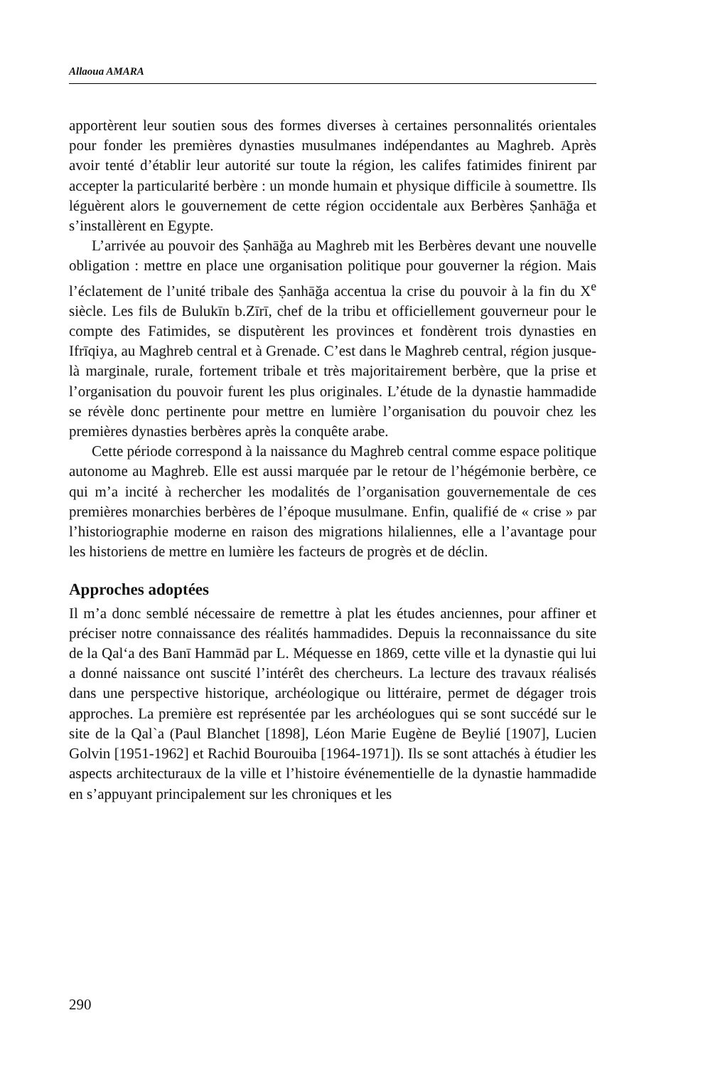Allaoua AMARA
apportèrent leur soutien sous des formes diverses à certaines personnalités orientales pour fonder les premières dynasties musulmanes indépendantes au Maghreb. Après avoir tenté d’établir leur autorité sur toute la région, les califes fatimides finirent par accepter la particularité berbère : un monde humain et physique difficile à soumettre. Ils léguèrent alors le gouvernement de cette région occidentale aux Berbères Ṣanhāğa et s’installèrent en Egypte.
L’arrivée au pouvoir des Ṣanhāğa au Maghreb mit les Berbères devant une nouvelle obligation : mettre en place une organisation politique pour gouverner la région. Mais l’éclatement de l’unité tribale des Ṣanhāğa accentua la crise du pouvoir à la fin du X<sup>e</sup> siècle. Les fils de Bulukīn b.Zīrī, chef de la tribu et officiellement gouverneur pour le compte des Fatimides, se disputèrent les provinces et fondèrent trois dynasties en Ifrīqiya, au Maghreb central et à Grenade. C’est dans le Maghreb central, région jusque-là marginale, rurale, fortement tribale et très majoritairement berbère, que la prise et l’organisation du pouvoir furent les plus originales. L’étude de la dynastie hammadide se révèle donc pertinente pour mettre en lumière l’organisation du pouvoir chez les premières dynasties berbères après la conquête arabe.
Cette période correspond à la naissance du Maghreb central comme espace politique autonome au Maghreb. Elle est aussi marquée par le retour de l’hégémonie berbère, ce qui m’a incité à rechercher les modalités de l’organisation gouvernementale de ces premières monarchies berbères de l’époque musulmane. Enfin, qualifié de « crise » par l’historiographie moderne en raison des migrations hilaliennes, elle a l’avantage pour les historiens de mettre en lumière les facteurs de progrès et de déclin.
Approches adoptées
Il m’a donc semblé nécessaire de remettre à plat les études anciennes, pour affiner et préciser notre connaissance des réalités hammadides. Depuis la reconnaissance du site de la Qal‘a des Banī Hammād par L. Méquesse en 1869, cette ville et la dynastie qui lui a donné naissance ont suscité l’intérêt des chercheurs. La lecture des travaux réalisés dans une perspective historique, archéologique ou littéraire, permet de dégager trois approches. La première est représentée par les archéologues qui se sont succédé sur le site de la Qal`a (Paul Blanchet [1898], Léon Marie Eugène de Beylié [1907], Lucien Golvin [1951-1962] et Rachid Bourouiba [1964-1971]). Ils se sont attachés à étudier les aspects architecturaux de la ville et l’histoire événementielle de la dynastie hammadide en s’appuyant principalement sur les chroniques et les
290